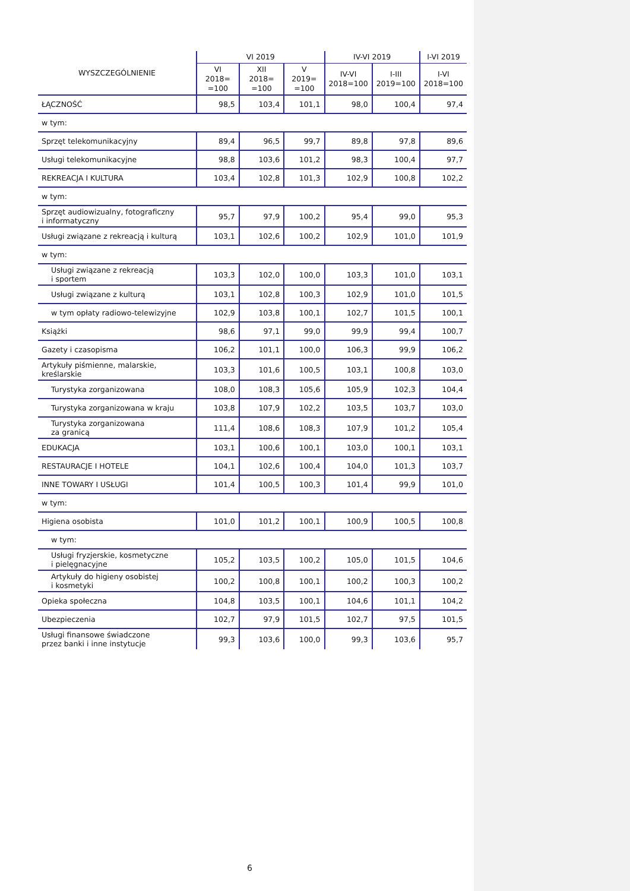| WYSZCZEGÓLNIENIE | VI 2019 | | | IV-VI 2019 | | I-VI 2019 |
| --- | --- | --- | --- | --- | --- | --- |
| | VI 2018= =100 | XII 2018= =100 | V 2019= =100 | IV-VI 2018=100 | I-III 2019=100 | I-VI 2018=100 |
| ŁĄCZNOŚĆ | 98,5 | 103,4 | 101,1 | 98,0 | 100,4 | 97,4 |
| w tym: | | | | | | |
| Sprzęt telekomunikacyjny | 89,4 | 96,5 | 99,7 | 89,8 | 97,8 | 89,6 |
| Usługi telekomunikacyjne | 98,8 | 103,6 | 101,2 | 98,3 | 100,4 | 97,7 |
| REKREACJA I KULTURA | 103,4 | 102,8 | 101,3 | 102,9 | 100,8 | 102,2 |
| w tym: | | | | | | |
| Sprzęt audiowizualny, fotograficzny i informatyczny | 95,7 | 97,9 | 100,2 | 95,4 | 99,0 | 95,3 |
| Usługi związane z rekreacją i kulturą | 103,1 | 102,6 | 100,2 | 102,9 | 101,0 | 101,9 |
| w tym: | | | | | | |
| Usługi związane z rekreacją i sportem | 103,3 | 102,0 | 100,0 | 103,3 | 101,0 | 103,1 |
| Usługi związane z kulturą | 103,1 | 102,8 | 100,3 | 102,9 | 101,0 | 101,5 |
| w tym opłaty radiowo-telewizyjne | 102,9 | 103,8 | 100,1 | 102,7 | 101,5 | 100,1 |
| Książki | 98,6 | 97,1 | 99,0 | 99,9 | 99,4 | 100,7 |
| Gazety i czasopisma | 106,2 | 101,1 | 100,0 | 106,3 | 99,9 | 106,2 |
| Artykuły piśmienne, malarskie, kreślarskie | 103,3 | 101,6 | 100,5 | 103,1 | 100,8 | 103,0 |
| Turystyka zorganizowana | 108,0 | 108,3 | 105,6 | 105,9 | 102,3 | 104,4 |
| Turystyka zorganizowana w kraju | 103,8 | 107,9 | 102,2 | 103,5 | 103,7 | 103,0 |
| Turystyka zorganizowana za granicą | 111,4 | 108,6 | 108,3 | 107,9 | 101,2 | 105,4 |
| EDUKACJA | 103,1 | 100,6 | 100,1 | 103,0 | 100,1 | 103,1 |
| RESTAURACJE I HOTELE | 104,1 | 102,6 | 100,4 | 104,0 | 101,3 | 103,7 |
| INNE TOWARY I USŁUGI | 101,4 | 100,5 | 100,3 | 101,4 | 99,9 | 101,0 |
| w tym: | | | | | | |
| Higiena osobista | 101,0 | 101,2 | 100,1 | 100,9 | 100,5 | 100,8 |
| w tym: | | | | | | |
| Usługi fryzjerskie, kosmetyczne i pielęgnacyjne | 105,2 | 103,5 | 100,2 | 105,0 | 101,5 | 104,6 |
| Artykuły do higieny osobistej i kosmetyki | 100,2 | 100,8 | 100,1 | 100,2 | 100,3 | 100,2 |
| Opieka społeczna | 104,8 | 103,5 | 100,1 | 104,6 | 101,1 | 104,2 |
| Ubezpieczenia | 102,7 | 97,9 | 101,5 | 102,7 | 97,5 | 101,5 |
| Usługi finansowe świadczone przez banki i inne instytucje | 99,3 | 103,6 | 100,0 | 99,3 | 103,6 | 95,7 |
6